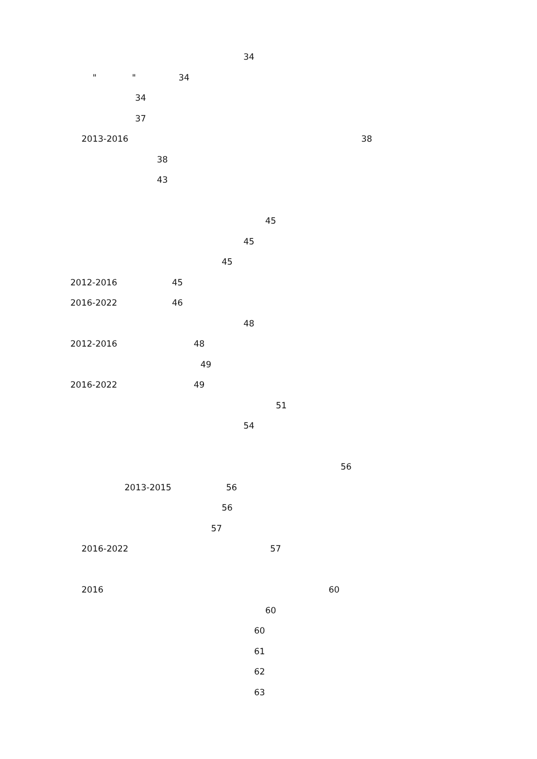34
" " 34
34
37
2013-2016 38
38
43
45
45
45
2012-2016 45
2016-2022 46
48
2012-2016 48
49
2016-2022 49
51
54
56
2013-2015 56
56
57
2016-2022 57
2016 60
60
60
61
62
63